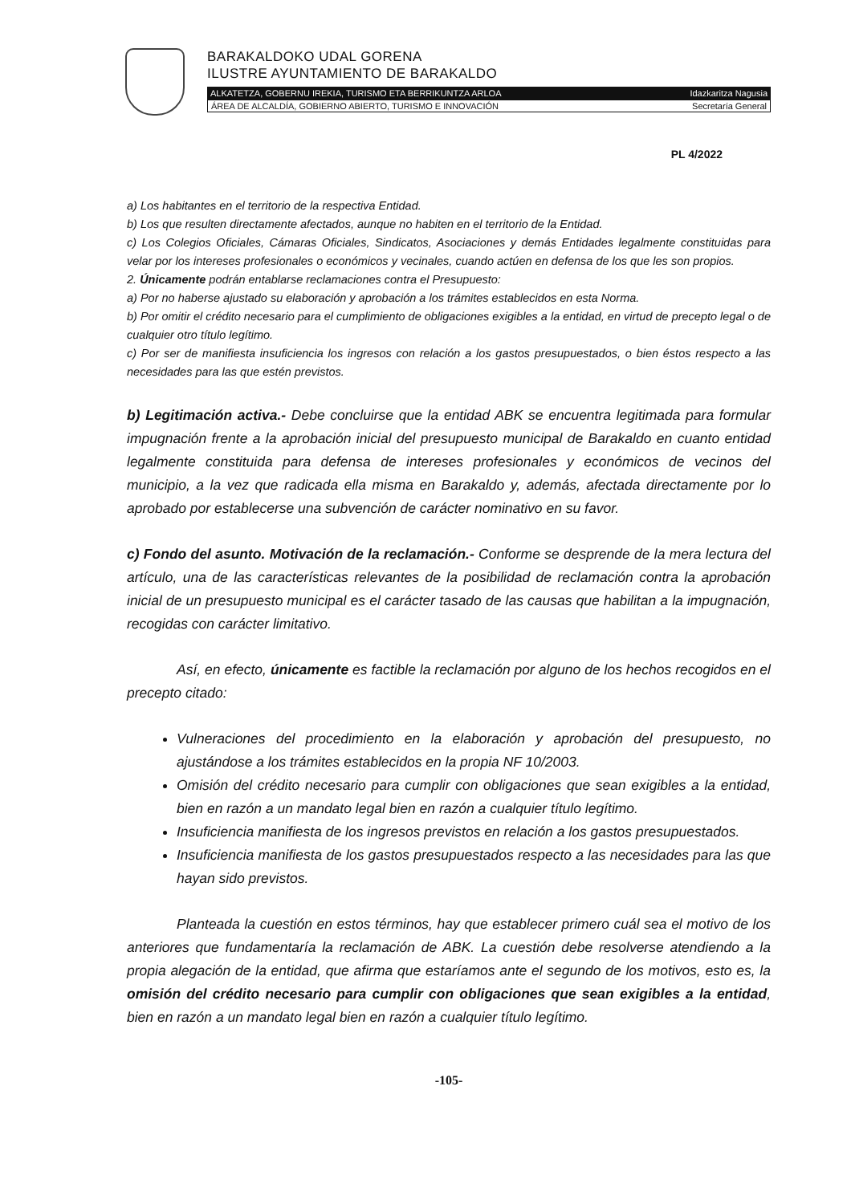BARAKALDOKO UDAL GORENA
ILUSTRE AYUNTAMIENTO DE BARAKALDO
ALKATETZA, GOBERNU IREKIA, TURISMO ETA BERRIKUNTZA ARLOA Idazkaritza Nagusia
ÁREA DE ALCALDÍA, GOBIERNO ABIERTO, TURISMO E INNOVACIÓN Secretaría General
PL 4/2022
a) Los habitantes en el territorio de la respectiva Entidad.
b) Los que resulten directamente afectados, aunque no habiten en el territorio de la Entidad.
c) Los Colegios Oficiales, Cámaras Oficiales, Sindicatos, Asociaciones y demás Entidades legalmente constituidas para velar por los intereses profesionales o económicos y vecinales, cuando actúen en defensa de los que les son propios.
2. Únicamente podrán entablarse reclamaciones contra el Presupuesto:
a) Por no haberse ajustado su elaboración y aprobación a los trámites establecidos en esta Norma.
b) Por omitir el crédito necesario para el cumplimiento de obligaciones exigibles a la entidad, en virtud de precepto legal o de cualquier otro título legítimo.
c) Por ser de manifiesta insuficiencia los ingresos con relación a los gastos presupuestados, o bien éstos respecto a las necesidades para las que estén previstos.
b) Legitimación activa.- Debe concluirse que la entidad ABK se encuentra legitimada para formular impugnación frente a la aprobación inicial del presupuesto municipal de Barakaldo en cuanto entidad legalmente constituida para defensa de intereses profesionales y económicos de vecinos del municipio, a la vez que radicada ella misma en Barakaldo y, además, afectada directamente por lo aprobado por establecerse una subvención de carácter nominativo en su favor.
c) Fondo del asunto. Motivación de la reclamación.- Conforme se desprende de la mera lectura del artículo, una de las características relevantes de la posibilidad de reclamación contra la aprobación inicial de un presupuesto municipal es el carácter tasado de las causas que habilitan a la impugnación, recogidas con carácter limitativo.
Así, en efecto, únicamente es factible la reclamación por alguno de los hechos recogidos en el precepto citado:
Vulneraciones del procedimiento en la elaboración y aprobación del presupuesto, no ajustándose a los trámites establecidos en la propia NF 10/2003.
Omisión del crédito necesario para cumplir con obligaciones que sean exigibles a la entidad, bien en razón a un mandato legal bien en razón a cualquier título legítimo.
Insuficiencia manifiesta de los ingresos previstos en relación a los gastos presupuestados.
Insuficiencia manifiesta de los gastos presupuestados respecto a las necesidades para las que hayan sido previstos.
Planteada la cuestión en estos términos, hay que establecer primero cuál sea el motivo de los anteriores que fundamentaría la reclamación de ABK. La cuestión debe resolverse atendiendo a la propia alegación de la entidad, que afirma que estaríamos ante el segundo de los motivos, esto es, la omisión del crédito necesario para cumplir con obligaciones que sean exigibles a la entidad, bien en razón a un mandato legal bien en razón a cualquier título legítimo.
-105-